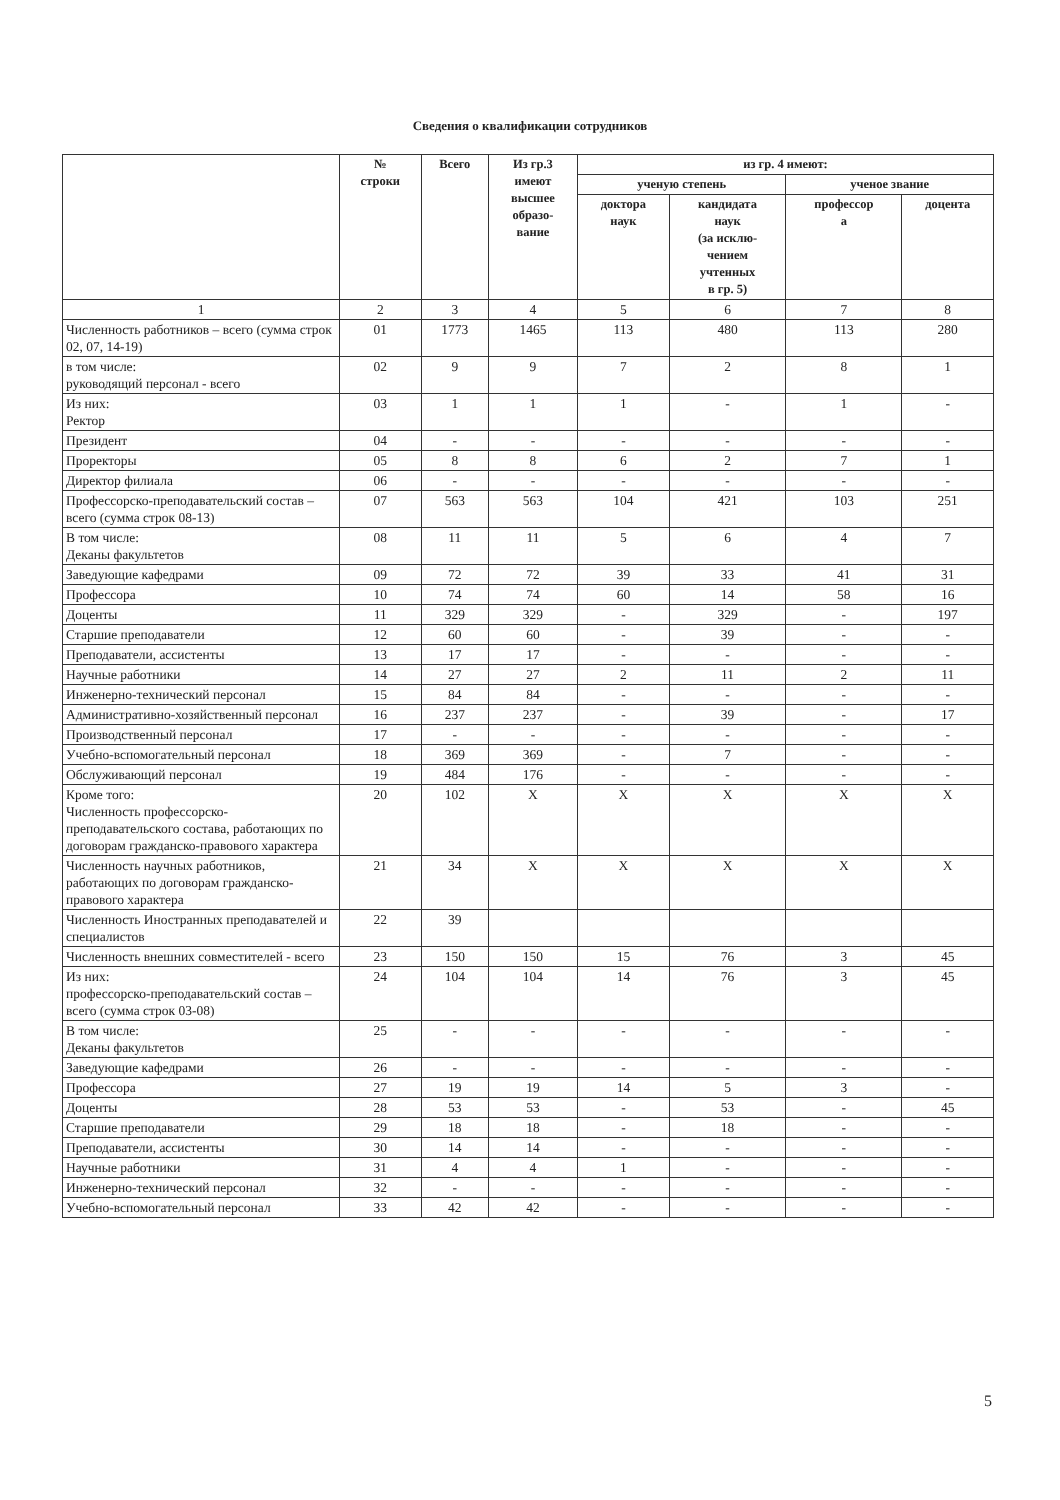Сведения о квалификации сотрудников
| | № строки | Всего | Из гр.3 имеют высшее образо- вание | из гр. 4 имеют: | | | |
| --- | --- | --- | --- | --- | --- | --- | --- |
| | | | | ученую степень | | ученое звание | |
| | | | | доктора наук | кандидата наук (за исклю- чением учтенных в гр. 5) | профессор а | доцента |
| 1 | 2 | 3 | 4 | 5 | 6 | 7 | 8 |
| Численность работников – всего (сумма строк 02, 07, 14-19) | 01 | 1773 | 1465 | 113 | 480 | 113 | 280 |
| в том числе: руководящий персонал - всего | 02 | 9 | 9 | 7 | 2 | 8 | 1 |
| Из них: Ректор | 03 | 1 | 1 | 1 | - | 1 | - |
| Президент | 04 | - | - | - | - | - | - |
| Проректоры | 05 | 8 | 8 | 6 | 2 | 7 | 1 |
| Директор филиала | 06 | - | - | - | - | - | - |
| Профессорско-преподавательский состав – всего (сумма строк 08-13) | 07 | 563 | 563 | 104 | 421 | 103 | 251 |
| В том числе: Деканы факультетов | 08 | 11 | 11 | 5 | 6 | 4 | 7 |
| Заведующие кафедрами | 09 | 72 | 72 | 39 | 33 | 41 | 31 |
| Профессора | 10 | 74 | 74 | 60 | 14 | 58 | 16 |
| Доценты | 11 | 329 | 329 | - | 329 | - | 197 |
| Старшие преподаватели | 12 | 60 | 60 | - | 39 | - | - |
| Преподаватели, ассистенты | 13 | 17 | 17 | - | - | - | - |
| Научные работники | 14 | 27 | 27 | 2 | 11 | 2 | 11 |
| Инженерно-технический персонал | 15 | 84 | 84 | - | - | - | - |
| Административно-хозяйственный персонал | 16 | 237 | 237 | - | 39 | - | 17 |
| Производственный персонал | 17 | - | - | - | - | - | - |
| Учебно-вспомогательный персонал | 18 | 369 | 369 | - | 7 | - | - |
| Обслуживающий персонал | 19 | 484 | 176 | - | - | - | - |
| Кроме того: Численность профессорско-преподавательского состава, работающих по договорам гражданско-правового характера | 20 | 102 | X | X | X | X | X |
| Численность научных работников, работающих по договорам гражданско-правового характера | 21 | 34 | X | X | X | X | X |
| Численность Иностранных преподавателей и специалистов | 22 | 39 | | | | | |
| Численность внешних совместителей - всего | 23 | 150 | 150 | 15 | 76 | 3 | 45 |
| Из них: профессорско-преподавательский состав – всего (сумма строк 03-08) | 24 | 104 | 104 | 14 | 76 | 3 | 45 |
| В том числе: Деканы факультетов | 25 | - | - | - | - | - | - |
| Заведующие кафедрами | 26 | - | - | - | - | - | - |
| Профессора | 27 | 19 | 19 | 14 | 5 | 3 | - |
| Доценты | 28 | 53 | 53 | - | 53 | - | 45 |
| Старшие преподаватели | 29 | 18 | 18 | - | 18 | - | - |
| Преподаватели, ассистенты | 30 | 14 | 14 | - | - | - | - |
| Научные работники | 31 | 4 | 4 | 1 | - | - | - |
| Инженерно-технический персонал | 32 | - | - | - | - | - | - |
| Учебно-вспомогательный персонал | 33 | 42 | 42 | - | - | - | - |
5